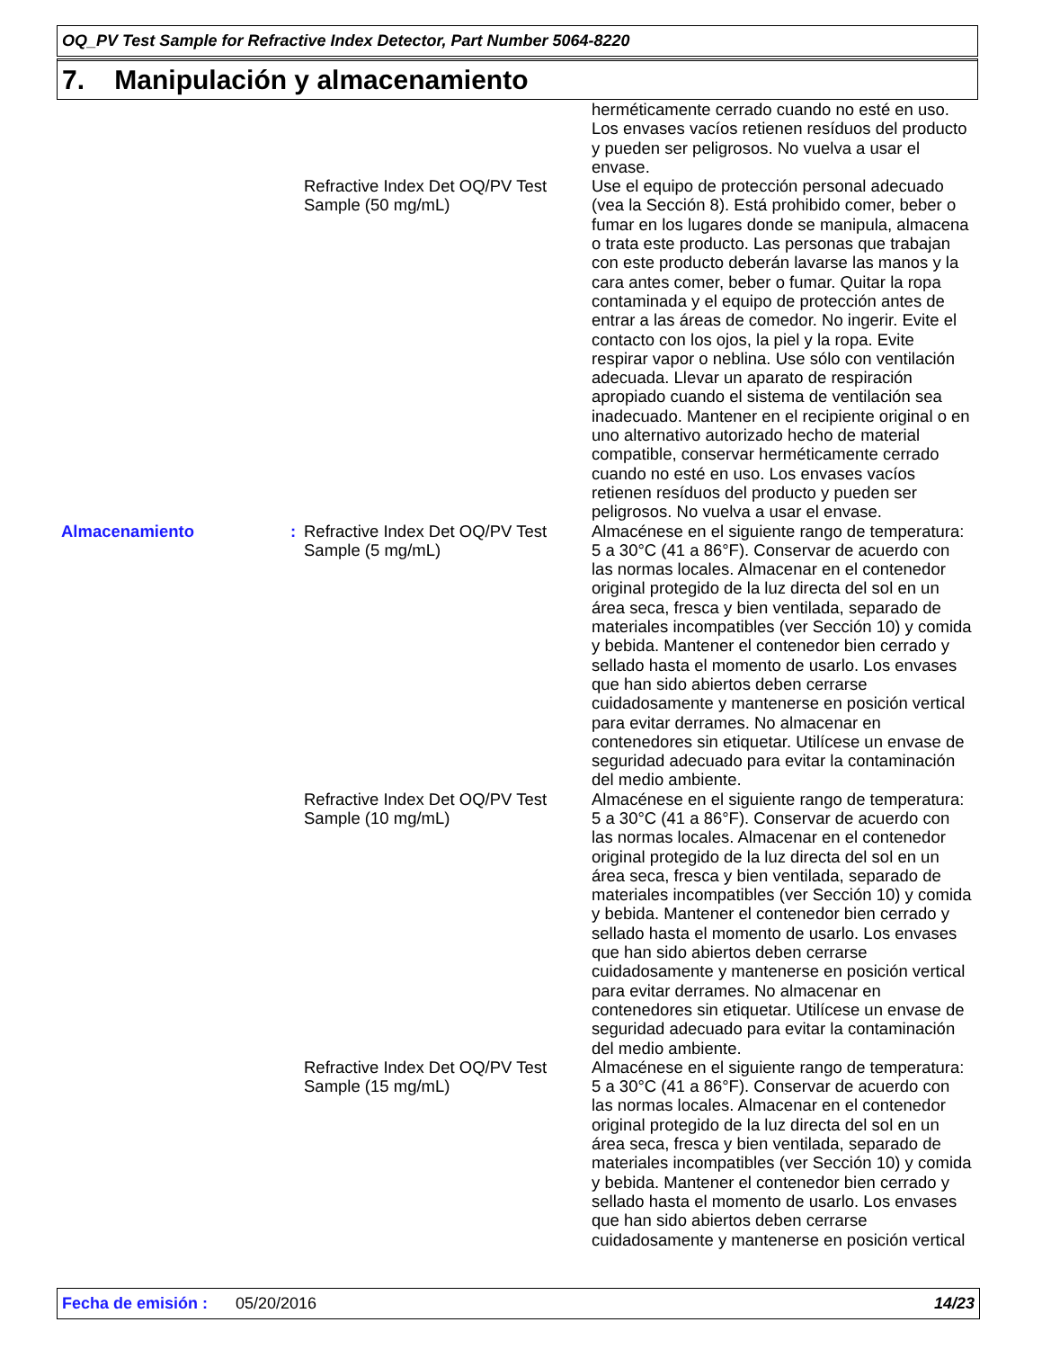OQ_PV Test Sample for Refractive Index Detector, Part Number 5064-8220
7. Manipulación y almacenamiento
herméticamente cerrado cuando no esté en uso. Los envases vacíos retienen resíduos del producto y pueden ser peligrosos. No vuelva a usar el envase.
Refractive Index Det OQ/PV Test Sample (50 mg/mL)
Use el equipo de protección personal adecuado (vea la Sección 8). Está prohibido comer, beber o fumar en los lugares donde se manipula, almacena o trata este producto. Las personas que trabajan con este producto deberán lavarse las manos y la cara antes comer, beber o fumar. Quitar la ropa contaminada y el equipo de protección antes de entrar a las áreas de comedor. No ingerir. Evite el contacto con los ojos, la piel y la ropa. Evite respirar vapor o neblina. Use sólo con ventilación adecuada. Llevar un aparato de respiración apropiado cuando el sistema de ventilación sea inadecuado. Mantener en el recipiente original o en uno alternativo autorizado hecho de material compatible, conservar herméticamente cerrado cuando no esté en uso. Los envases vacíos retienen resíduos del producto y pueden ser peligrosos. No vuelva a usar el envase.
Almacenamiento : Refractive Index Det OQ/PV Test Sample (5 mg/mL)
Almacénese en el siguiente rango de temperatura: 5 a 30°C (41 a 86°F). Conservar de acuerdo con las normas locales. Almacenar en el contenedor original protegido de la luz directa del sol en un área seca, fresca y bien ventilada, separado de materiales incompatibles (ver Sección 10) y comida y bebida. Mantener el contenedor bien cerrado y sellado hasta el momento de usarlo. Los envases que han sido abiertos deben cerrarse cuidadosamente y mantenerse en posición vertical para evitar derrames. No almacenar en contenedores sin etiquetar. Utilícese un envase de seguridad adecuado para evitar la contaminación del medio ambiente.
Refractive Index Det OQ/PV Test Sample (10 mg/mL)
Almacénese en el siguiente rango de temperatura: 5 a 30°C (41 a 86°F). Conservar de acuerdo con las normas locales. Almacenar en el contenedor original protegido de la luz directa del sol en un área seca, fresca y bien ventilada, separado de materiales incompatibles (ver Sección 10) y comida y bebida. Mantener el contenedor bien cerrado y sellado hasta el momento de usarlo. Los envases que han sido abiertos deben cerrarse cuidadosamente y mantenerse en posición vertical para evitar derrames. No almacenar en contenedores sin etiquetar. Utilícese un envase de seguridad adecuado para evitar la contaminación del medio ambiente.
Refractive Index Det OQ/PV Test Sample (15 mg/mL)
Almacénese en el siguiente rango de temperatura: 5 a 30°C (41 a 86°F). Conservar de acuerdo con las normas locales. Almacenar en el contenedor original protegido de la luz directa del sol en un área seca, fresca y bien ventilada, separado de materiales incompatibles (ver Sección 10) y comida y bebida. Mantener el contenedor bien cerrado y sellado hasta el momento de usarlo. Los envases que han sido abiertos deben cerrarse cuidadosamente y mantenerse en posición vertical
Fecha de emisión : 05/20/2016 14/23